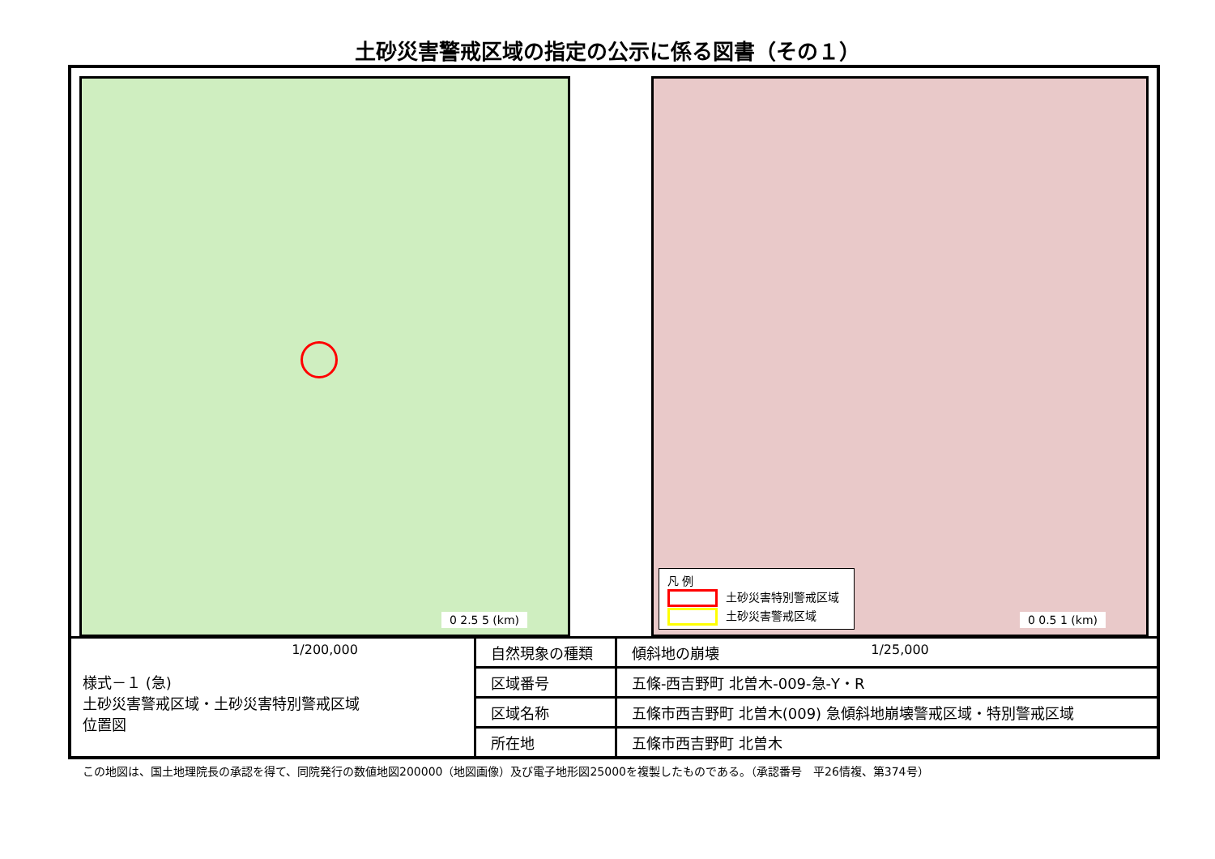土砂災害警戒区域の指定の公示に係る図書（その１）
0 2.5 5 (km)
1/200,000
凡 例
土砂災害特別警戒区域
土砂災害警戒区域
0 0.5 1 (km)
1/25,000
様式－１ (急)
土砂災害警戒区域・土砂災害特別警戒区域
位置図
| 自然現象の種類 | 傾斜地の崩壊 |
| 区域番号 | 五條-西吉野町 北曽木-009-急-Y・R |
| 区域名称 | 五條市西吉野町 北曽木(009) 急傾斜地崩壊警戒区域・特別警戒区域 |
| 所在地 | 五條市西吉野町 北曽木 |
この地図は、国土地理院長の承認を得て、同院発行の数値地図200000（地図画像）及び電子地形図25000を複製したものである。（承認番号　平26情複、第374号）